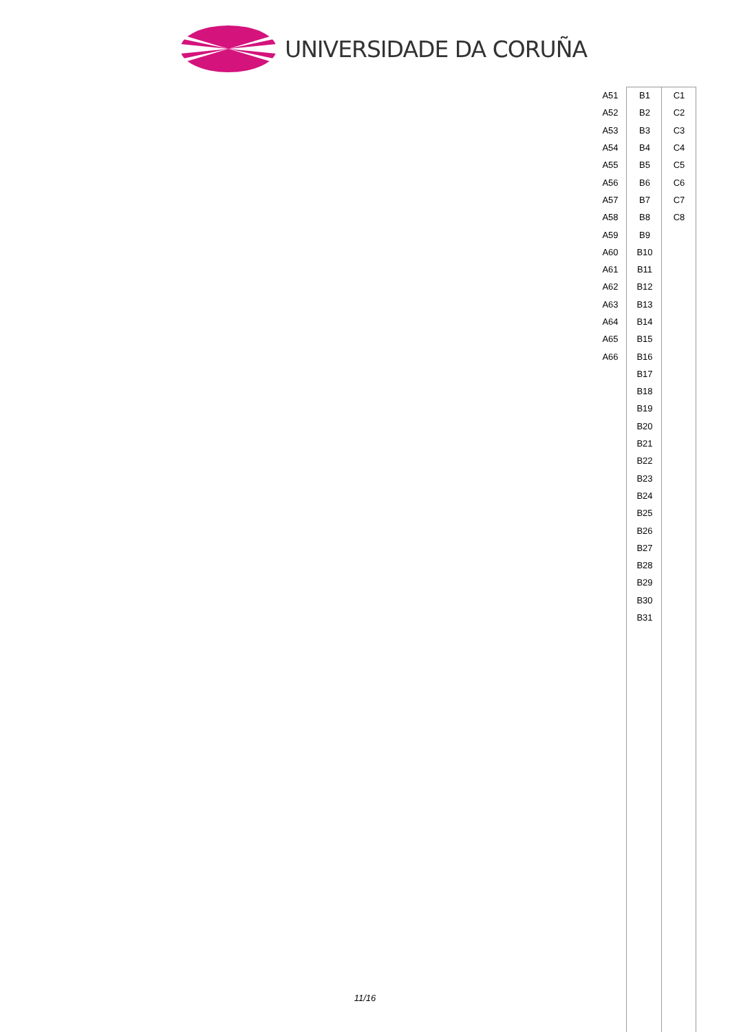UNIVERSIDADE DA CORUÑA
| A51 | B1 | C1 |
| A52 | B2 | C2 |
| A53 | B3 | C3 |
| A54 | B4 | C4 |
| A55 | B5 | C5 |
| A56 | B6 | C6 |
| A57 | B7 | C7 |
| A58 | B8 | C8 |
| A59 | B9 | |
| A60 | B10 | |
| A61 | B11 | |
| A62 | B12 | |
| A63 | B13 | |
| A64 | B14 | |
| A65 | B15 | |
| A66 | B16 | |
| | B17 | |
| | B18 | |
| | B19 | |
| | B20 | |
| | B21 | |
| | B22 | |
| | B23 | |
| | B24 | |
| | B25 | |
| | B26 | |
| | B27 | |
| | B28 | |
| | B29 | |
| | B30 | |
| | B31 | |
11/16